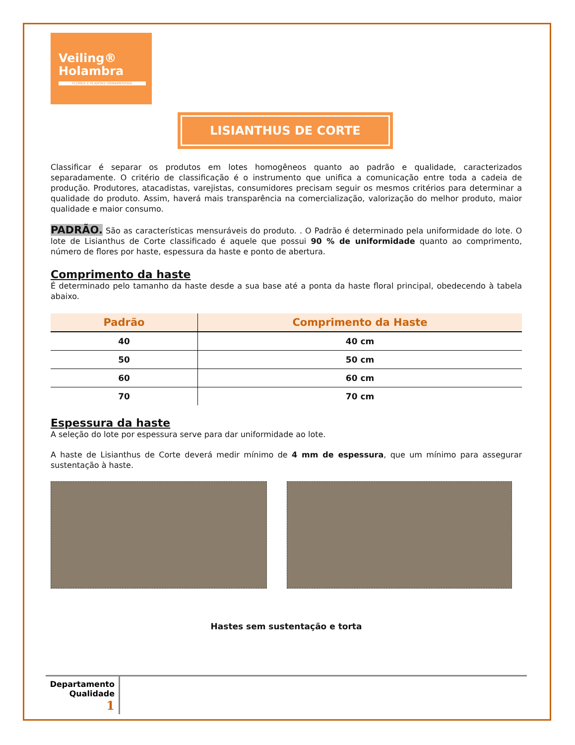Veiling®
Holambra
FLORES E PLANTAS ORNAMENTAIS
LISIANTHUS DE CORTE
Classificar é separar os produtos em lotes homogêneos quanto ao padrão e qualidade, caracterizados separadamente. O critério de classificação é o instrumento que unifica a comunicação entre toda a cadeia de produção. Produtores, atacadistas, varejistas, consumidores precisam seguir os mesmos critérios para determinar a qualidade do produto. Assim, haverá mais transparência na comercialização, valorização do melhor produto, maior qualidade e maior consumo.
PADRÃO. São as características mensuráveis do produto. . O Padrão é determinado pela uniformidade do lote. O lote de Lisianthus de Corte classificado é aquele que possui 90 % de uniformidade quanto ao comprimento, número de flores por haste, espessura da haste e ponto de abertura.
Comprimento da haste
É determinado pelo tamanho da haste desde a sua base até a ponta da haste floral principal, obedecendo à tabela abaixo.
| Padrão | Comprimento da Haste |
| --- | --- |
| 40 | 40 cm |
| 50 | 50 cm |
| 60 | 60 cm |
| 70 | 70 cm |
Espessura da haste
A seleção do lote por espessura serve para dar uniformidade ao lote.
A haste de Lisianthus de Corte deverá medir mínimo de 4 mm de espessura, que um mínimo para assegurar sustentação à haste.
Hastes sem sustentação e torta
Departamento
Qualidade
1